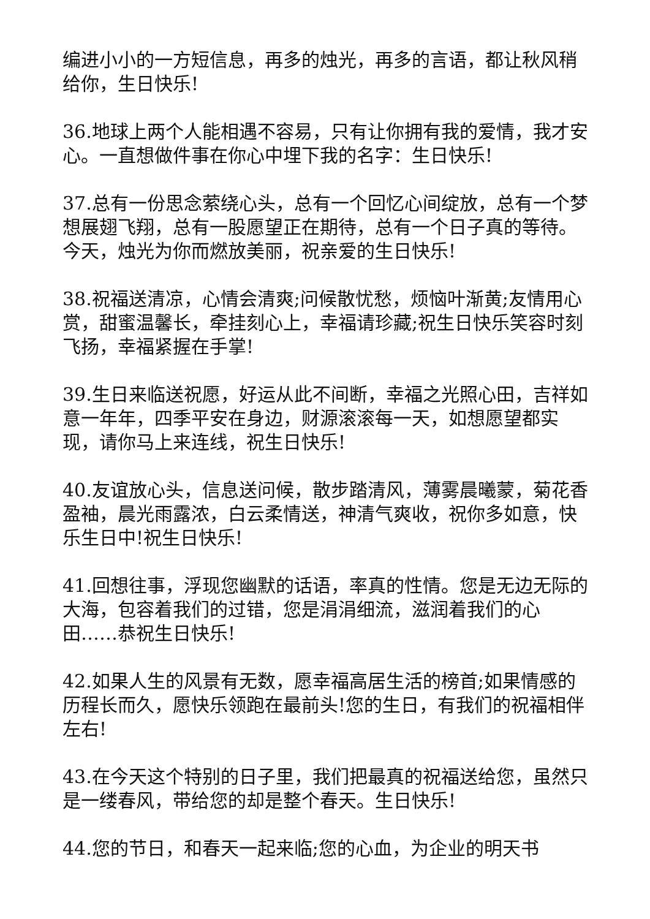编进小小的一方短信息，再多的烛光，再多的言语，都让秋风稍给你，生日快乐!
36.地球上两个人能相遇不容易，只有让你拥有我的爱情，我才安心。一直想做件事在你心中埋下我的名字：生日快乐!
37.总有一份思念萦绕心头，总有一个回忆心间绽放，总有一个梦想展翅飞翔，总有一股愿望正在期待，总有一个日子真的等待。今天，烛光为你而燃放美丽，祝亲爱的生日快乐!
38.祝福送清凉，心情会清爽;问候散忧愁，烦恼叶渐黄;友情用心赏，甜蜜温馨长，牵挂刻心上，幸福请珍藏;祝生日快乐笑容时刻飞扬，幸福紧握在手掌!
39.生日来临送祝愿，好运从此不间断，幸福之光照心田，吉祥如意一年年，四季平安在身边，财源滚滚每一天，如想愿望都实现，请你马上来连线，祝生日快乐!
40.友谊放心头，信息送问候，散步踏清风，薄雾晨曦蒙，菊花香盈袖，晨光雨露浓，白云柔情送，神清气爽收，祝你多如意，快乐生日中!祝生日快乐!
41.回想往事，浮现您幽默的话语，率真的性情。您是无边无际的大海，包容着我们的过错，您是涓涓细流，滋润着我们的心田……恭祝生日快乐!
42.如果人生的风景有无数，愿幸福高居生活的榜首;如果情感的历程长而久，愿快乐领跑在最前头!您的生日，有我们的祝福相伴左右!
43.在今天这个特别的日子里，我们把最真的祝福送给您，虽然只是一缕春风，带给您的却是整个春天。生日快乐!
44.您的节日，和春天一起来临;您的心血，为企业的明天书